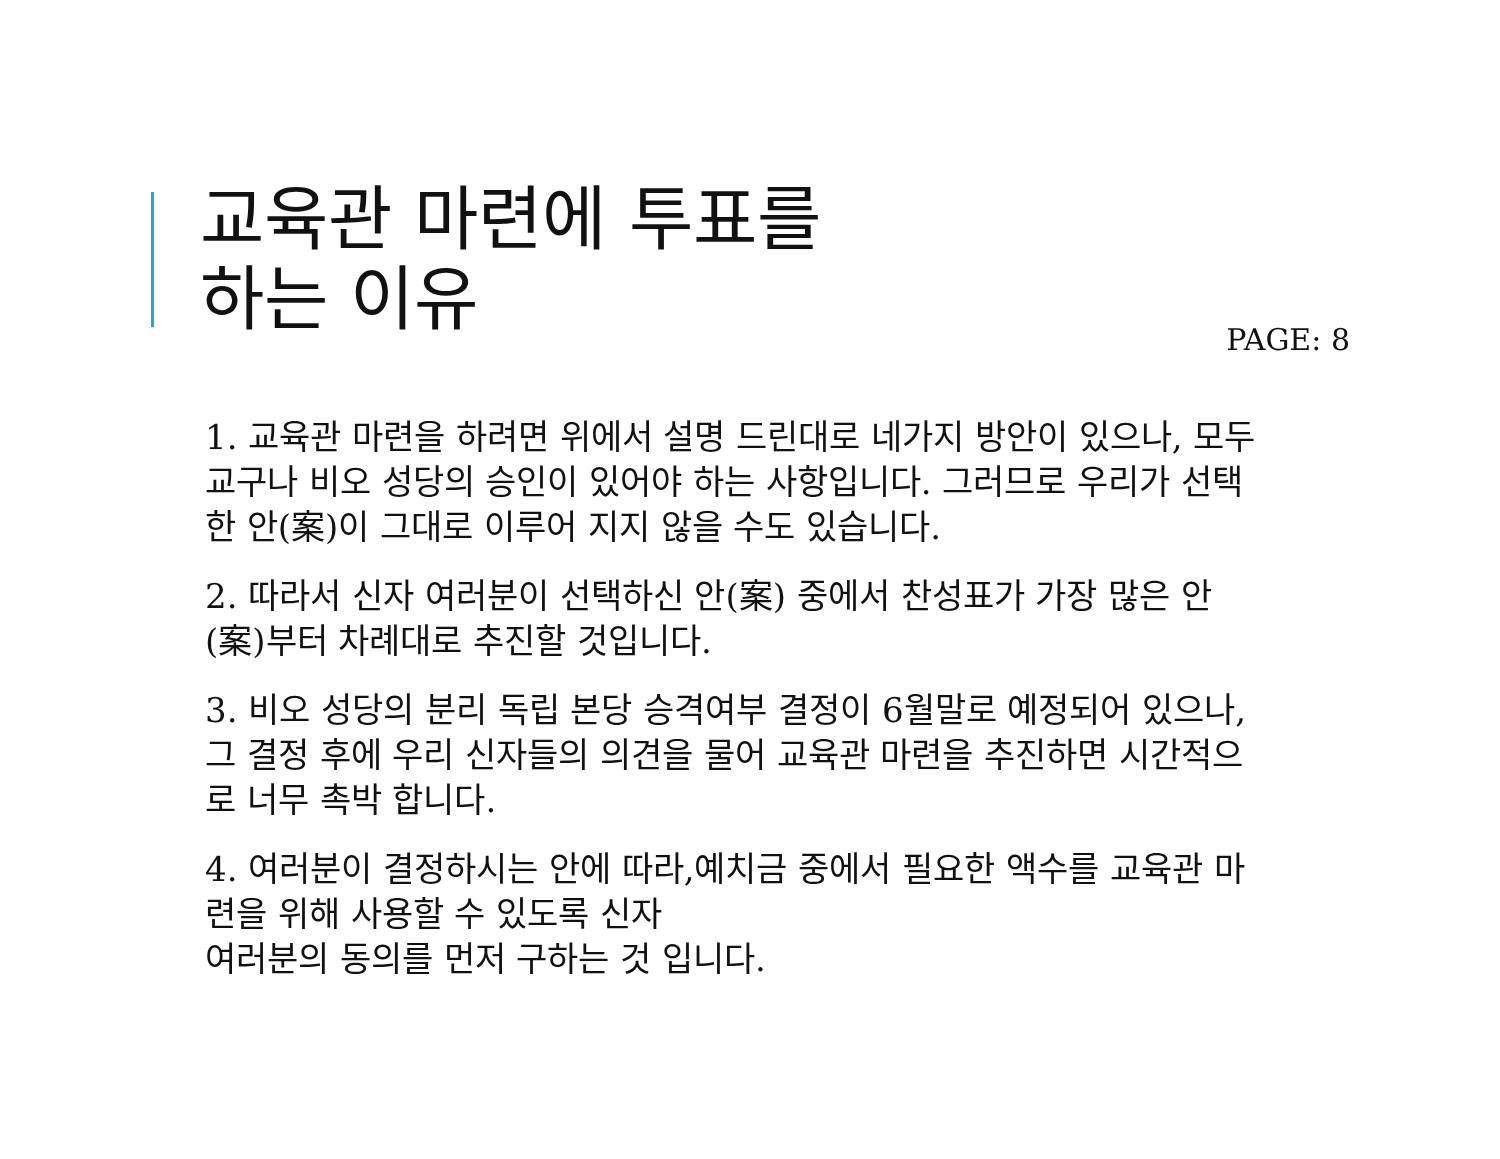교육관 마련에 투표를
하는 이유 PAGE: 8
1. 교육관 마련을 하려면 위에서 설명 드린대로 네가지 방안이 있으나, 모두 교구나 비오 성당의 승인이 있어야 하는 사항입니다. 그러므로 우리가 선택한 안(案)이 그대로 이루어 지지 않을 수도 있습니다.
2. 따라서 신자 여러분이 선택하신 안(案) 중에서 찬성표가 가장 많은 안(案)부터 차례대로 추진할 것입니다.
3. 비오 성당의 분리 독립 본당 승격여부 결정이 6월말로 예정되어 있으나, 그 결정 후에 우리 신자들의 의견을 물어 교육관 마련을 추진하면 시간적으로 너무 촉박 합니다.
4. 여러분이 결정하시는 안에 따라,예치금 중에서 필요한 액수를 교육관 마련을 위해 사용할 수 있도록 신자
여러분의 동의를 먼저 구하는 것 입니다.